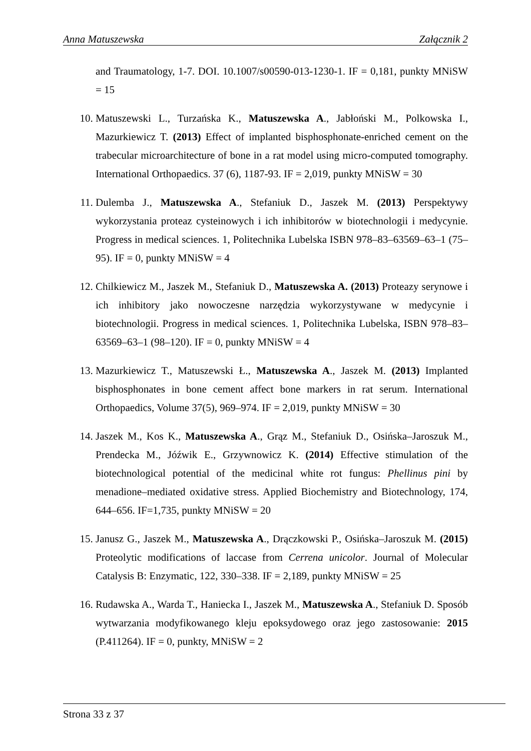Anna Matuszewska Załącznik 2
and Traumatology, 1-7. DOI. 10.1007/s00590-013-1230-1. IF = 0,181, punkty MNiSW = 15
10. Matuszewski L., Turzańska K., Matuszewska A., Jabłoński M., Polkowska I., Mazurkiewicz T. (2013) Effect of implanted bisphosphonate-enriched cement on the trabecular microarchitecture of bone in a rat model using micro-computed tomography. International Orthopaedics. 37 (6), 1187-93. IF = 2,019, punkty MNiSW = 30
11. Dulemba J., Matuszewska A., Stefaniuk D., Jaszek M. (2013) Perspektywy wykorzystania proteaz cysteinowych i ich inhibitorów w biotechnologii i medycynie. Progress in medical sciences. 1, Politechnika Lubelska ISBN 978–83–63569–63–1 (75–95). IF = 0, punkty MNiSW = 4
12. Chilkiewicz M., Jaszek M., Stefaniuk D., Matuszewska A. (2013) Proteazy serynowe i ich inhibitory jako nowoczesne narzędzia wykorzystywane w medycynie i biotechnologii. Progress in medical sciences. 1, Politechnika Lubelska, ISBN 978–83–63569–63–1 (98–120). IF = 0, punkty MNiSW = 4
13. Mazurkiewicz T., Matuszewski Ł., Matuszewska A., Jaszek M. (2013) Implanted bisphosphonates in bone cement affect bone markers in rat serum. International Orthopaedics, Volume 37(5), 969–974. IF = 2,019, punkty MNiSW = 30
14. Jaszek M., Kos K., Matuszewska A., Grąz M., Stefaniuk D., Osińska–Jaroszuk M., Prendecka M., Jóźwik E., Grzywnowicz K. (2014) Effective stimulation of the biotechnological potential of the medicinal white rot fungus: Phellinus pini by menadione–mediated oxidative stress. Applied Biochemistry and Biotechnology, 174, 644–656. IF=1,735, punkty MNiSW = 20
15. Janusz G., Jaszek M., Matuszewska A., Drączkowski P., Osińska–Jaroszuk M. (2015) Proteolytic modifications of laccase from Cerrena unicolor. Journal of Molecular Catalysis B: Enzymatic, 122, 330–338. IF = 2,189, punkty MNiSW = 25
16. Rudawska A., Warda T., Haniecka I., Jaszek M., Matuszewska A., Stefaniuk D. Sposób wytwarzania modyfikowanego kleju epoksydowego oraz jego zastosowanie: 2015 (P.411264). IF = 0, punkty, MNiSW = 2
Strona 33 z 37